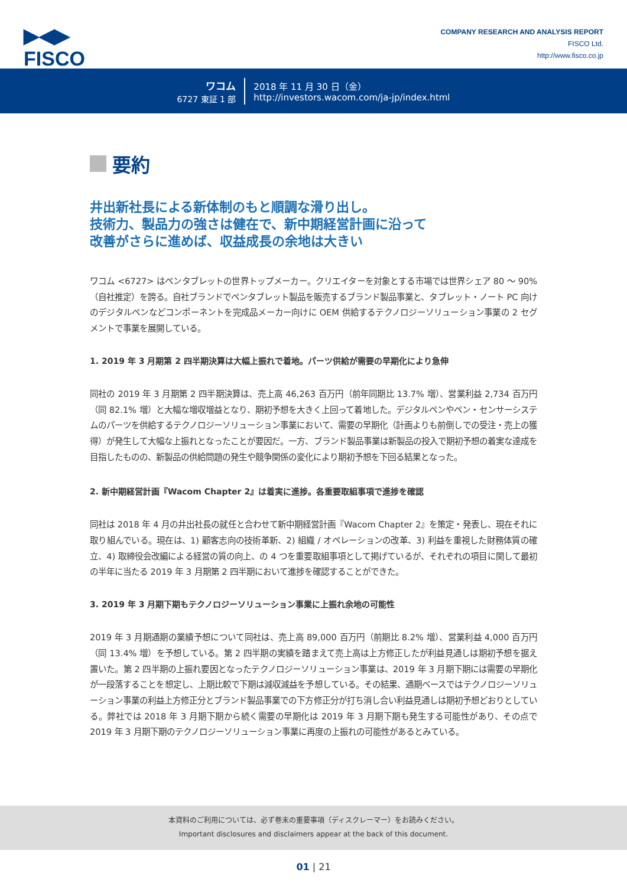▶◀▶
FISCO
COMPANY RESEARCH AND ANALYSIS REPORT
FISCO Ltd.
http://www.fisco.co.jp
ワコム
6727 東証 1 部
2018 年 11 月 30 日（金）
http://investors.wacom.com/ja-jp/index.html
要約
井出新社長による新体制のもと順調な滑り出し。
技術力、製品力の強さは健在で、新中期経営計画に沿って
改善がさらに進めば、収益成長の余地は大きい
ワコム <6727> はペンタブレットの世界トップメーカー。クリエイターを対象とする市場では世界シェア 80 〜 90%（自社推定）を誇る。自社ブランドでペンタブレット製品を販売するブランド製品事業と、タブレット・ノート PC 向けのデジタルペンなどコンポーネントを完成品メーカー向けに OEM 供給するテクノロジーソリューション事業の 2 セグメントで事業を展開している。
1. 2019 年 3 月期第 2 四半期決算は大幅上振れで着地。パーツ供給が需要の早期化により急伸
同社の 2019 年 3 月期第 2 四半期決算は、売上高 46,263 百万円（前年同期比 13.7% 増）、営業利益 2,734 百万円（同 82.1% 増）と大幅な増収増益となり、期初予想を大きく上回って着地した。デジタルペンやペン・センサーシステムのパーツを供給するテクノロジーソリューション事業において、需要の早期化（計画よりも前倒しでの受注・売上の獲得）が発生して大幅な上振れとなったことが要因だ。一方、ブランド製品事業は新製品の投入で期初予想の着実な達成を目指したものの、新製品の供給問題の発生や競争関係の変化により期初予想を下回る結果となった。
2. 新中期経営計画『Wacom Chapter 2』は着実に進捗。各重要取組事項で進捗を確認
同社は 2018 年 4 月の井出社長の就任と合わせて新中期経営計画『Wacom Chapter 2』を策定・発表し、現在それに取り組んでいる。現在は、1) 顧客志向の技術革新、2) 組織 / オペレーションの改革、3) 利益を重視した財務体質の確立、4) 取締役会改編による経営の質の向上、の 4 つを重要取組事項として掲げているが、それぞれの項目に関して最初の半年に当たる 2019 年 3 月期第 2 四半期において進捗を確認することができた。
3. 2019 年 3 月期下期もテクノロジーソリューション事業に上振れ余地の可能性
2019 年 3 月期通期の業績予想について同社は、売上高 89,000 百万円（前期比 8.2% 増）、営業利益 4,000 百万円（同 13.4% 増）を予想している。第 2 四半期の実績を踏まえて売上高は上方修正したが利益見通しは期初予想を据え置いた。第 2 四半期の上振れ要因となったテクノロジーソリューション事業は、2019 年 3 月期下期には需要の早期化が一段落することを想定し、上期比較で下期は減収減益を予想している。その結果、通期ベースではテクノロジーソリューション事業の利益上方修正分とブランド製品事業での下方修正分が打ち消し合い利益見通しは期初予想どおりとしている。弊社では 2018 年 3 月期下期から続く需要の早期化は 2019 年 3 月期下期も発生する可能性があり、その点で 2019 年 3 月期下期のテクノロジーソリューション事業に再度の上振れの可能性があるとみている。
本資料のご利用については、必ず巻末の重要事項（ディスクレーマー）をお読みください。
Important disclosures and disclaimers appear at the back of this document.
01 | 21